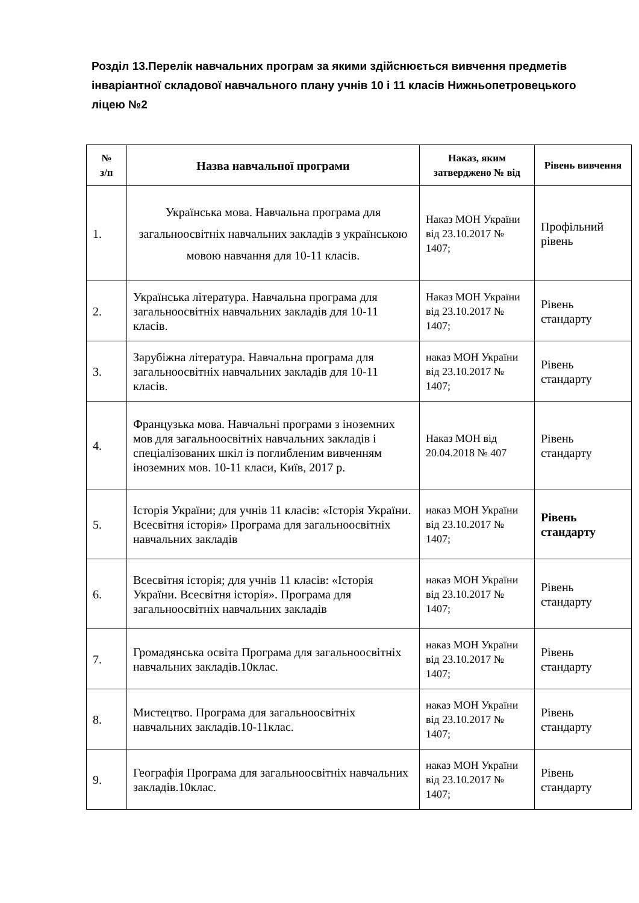Розділ 13.Перелік навчальних програм за якими здійснюється вивчення предметів інваріантної складової навчального плану учнів 10 і 11 класів Нижньопетровецького ліцею №2
| № з/п | Назва навчальної програми | Наказ, яким затверджено № від | Рівень вивчення |
| --- | --- | --- | --- |
| 1. | Українська мова. Навчальна програма для загальноосвітніх навчальних закладів з українською мовою навчання для 10-11 класів. | Наказ МОН України від 23.10.2017 № 1407; | Профільний рівень |
| 2. | Українська література. Навчальна програма для загальноосвітніх навчальних закладів для 10-11 класів. | Наказ МОН України від 23.10.2017 № 1407; | Рівень стандарту |
| 3. | Зарубіжна література. Навчальна програма для загальноосвітніх навчальних закладів для 10-11 класів. | наказ МОН України від 23.10.2017 № 1407; | Рівень стандарту |
| 4. | Французька мова. Навчальні програми з іноземних мов для загальноосвітніх навчальних закладів і спеціалізованих шкіл із поглибленим вивченням іноземних мов. 10-11 класи, Київ, 2017 р. | Наказ МОН від 20.04.2018 № 407 | Рівень стандарту |
| 5. | Історія України; для учнів 11 класів: «Історія України. Всесвітня історія» Програма для загальноосвітніх навчальних закладів | наказ МОН України від 23.10.2017 № 1407; | Рівень стандарту |
| 6. | Всесвітня історія; для учнів 11 класів: «Історія України. Всесвітня історія». Програма для загальноосвітніх навчальних закладів | наказ МОН України від 23.10.2017 № 1407; | Рівень стандарту |
| 7. | Громадянська освіта Програма для загальноосвітніх навчальних закладів.10клас. | наказ МОН України від 23.10.2017 № 1407; | Рівень стандарту |
| 8. | Мистецтво. Програма для загальноосвітніх навчальних закладів.10-11клас. | наказ МОН України від 23.10.2017 № 1407; | Рівень стандарту |
| 9. | Географія Програма для загальноосвітніх навчальних закладів.10клас. | наказ МОН України від 23.10.2017 № 1407; | Рівень стандарту |